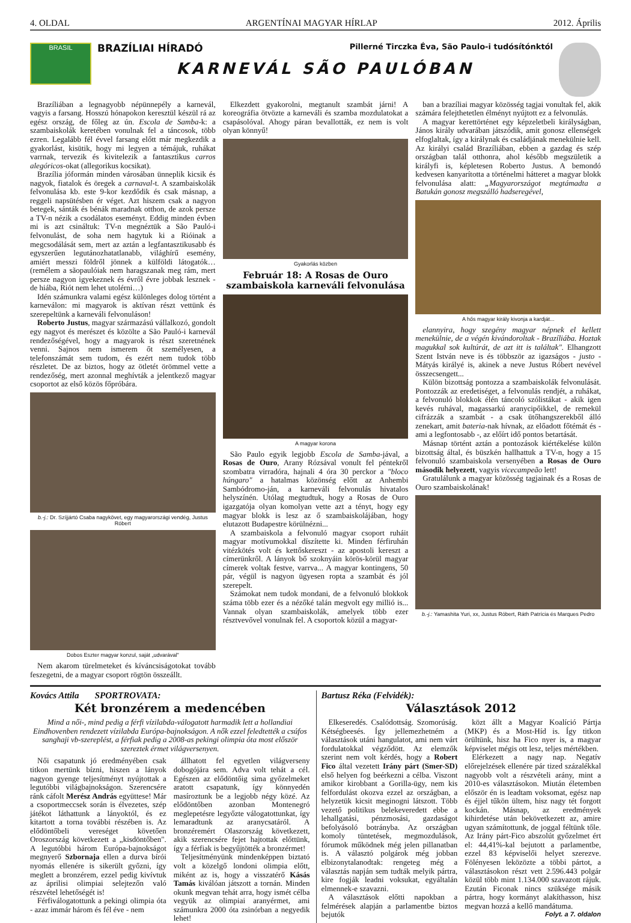4. OLDAL ARGENTÍNAI MAGYAR HÍRLAP 2012. Április
BRASIL
BRAZÍLIAI HÍRADÓ Pillerné Tirczka Éva, São Paulo-i tudósítónktól
KARNEVÁL SÃO PAULÓBAN
Brazíliában a legnagyobb népünnepély a karnevál, vagyis a farsang. Hosszú hónapokon keresztül készül rá az egész ország, de főleg az ún. Escola de Samba-k: a szambaiskolák keretében vonulnak fel a táncosok, több ezren. Legalább fél évvel farsang előtt már megkezdik a gyakorlást, kisütik, hogy mi legyen a témájuk, ruhákat varrnak, tervezik és kivitelezik a fantasztikus carros alegóricos-okat (allegorikus kocsikat).
Brazília jóformán minden városában ünneplik kicsik és nagyok, fiatalok és öregek a carnaval-t. A szambaiskolák felvonulása kb. este 9-kor kezdődik és csak másnap, a reggeli napsütésben ér véget. Azt hiszem csak a nagyon betegek, sánták és bénák maradnak otthon, de azok persze a TV-n nézik a csodálatos eseményt. Eddig minden évben mi is azt csináltuk: TV-n megnéztük a São Pauló-i felvonulást, de soha nem hagytuk ki a Rióinak a megcsodálását sem, mert az aztán a legfantasztikusabb és egyszerűen legutánozhatatlanabb, világhírű esemény, amiért messzi földről jönnek a külföldi látogatók… (remélem a sãopaulóiak nem haragszanak meg rám, mert persze nagyon igyekeznek és évről évre jobbak lesznek - de hiába, Riót nem lehet utolérni…)
Idén számunkra valami egész különleges dolog történt a karneválon: mi magyarok is aktívan részt vettünk és szerepeltünk a karneváli felvonuláson!
Roberto Justus, magyar származású vállalkozó, gondolt egy nagyot és merészet és közölte a São Pauló-i karnevál rendezőségével, hogy a magyarok is részt szeretnének venni. Sajnos nem ismerem őt személyesen, a telefonszámát sem tudom, és ezért nem tudok több részletet. De az biztos, hogy az ötletét örömmel vette a rendezőség, mert azonnal meghívták a jelentkező magyar csoportot az első közös főpróbára.
b.-j.: Dr. Szíjjártó Csaba nagykövet, egy magyarországi vendég, Justus Róbert
Dobos Eszter magyar konzul, saját „udvarával"
Nem akarom türelmeteket és kíváncsiságotokat tovább feszegetni, de a magyar csoport rögtön összeállt.
Elkezdett gyakorolni, megtanult szambát járni! A koreográfia ötvözte a karneváli és szamba mozdulatokat a csapásolóval. Ahogy páran bevallották, ez nem is volt olyan könnyű!
Gyakorlás közben
Február 18: A Rosas de Ouro szambaiskola karneváli felvonulása
A magyar korona
São Paulo egyik legjobb Escola de Samba-jával, a Rosas de Ouro, Arany Rózsával vonult fel péntekről szombatra virradóra, hajnali 4 óra 30 perckor a "bloco húngaro" a hatalmas közönség előtt az Anhembi Sambódromo-ján, a karneváli felvonulás hivatalos helyszínén. Utólag megtudtuk, hogy a Rosas de Ouro igazgatója olyan komolyan vette azt a tényt, hogy egy magyar blokk is lesz az ő szambaiskolájában, hogy elutazott Budapestre körülnézni...
A szambaiskola a felvonuló magyar csoport ruháit magyar motívumokkal díszítette ki. Minden férfiruhán vitézkötés volt és kettőskereszt - az apostoli kereszt a címerünkről. A lányok bő szoknyáin körös-körül magyar címerek voltak festve, varrva... A magyar kontingens, 50 pár, végül is nagyon ügyesen ropta a szambát és jól szerepelt.
Számokat nem tudok mondani, de a felvonuló blokkok száma több ezer és a nézőké talán megvolt egy millió is... Vannak olyan szambaiskolák, amelyek több ezer résztvevővel vonulnak fel. A csoportok közül a magyar-
ban a brazíliai magyar közösség tagjai vonultak fel, akik számára felejthetetlen élményt nyújtott ez a felvonulás.
A magyar kerettörténet egy képzeletbeli királyságban, János király udvarában játszódik, amit gonosz ellenségek elfoglaltak, így a királynak és családjának menekülnie kell. Az királyi család Brazíliában, ebben a gazdag és szép országban talál otthonra, ahol később megszületik a királyfi is, képletesen Roberto Justus. A bemondó kedvesen kanyarította a történelmi hátteret a magyar blokk felvonulása alatt: „Magyarországot megtámadta a Batukán gonosz megszálló hadseregével,
A hős magyar király kivonja a kardját...
elannyira, hogy szegény magyar népnek el kellett menekülnie, de a végén kivándoroltak - Brazíliába. Hoztak magukkal sok kultúrát, de azt itt is találtak". Elhangzott Szent István neve is és többször az igazságos - justo - Mátyás királyé is, akinek a neve Justus Róbert nevével összecsengett...
Külön bizottság pontozza a szambaiskolák felvonulását. Pontozzák az eredetiséget, a felvonulás rendjét, a ruhákat, a felvonuló blokkok élén táncoló szólistákat - akik igen kevés ruhával, magassarkú aranycipőikkel, de remekül cifrázzák a szambát - a csak ütőhangszerekből álló zenekart, amit bateria-nak hívnak, az előadott főtémát és - ami a legfontosabb -, az előírt idő pontos betartását.
Másnap történt aztán a pontozások kiértékelése külön bizottság által, és büszkén hallhattuk a TV-n, hogy a 15 felvonuló szambaiskola versenyében a Rosas de Ouro második helyezett, vagyis vicecampeão lett!
Gratulálunk a magyar közösség tagjainak és a Rosas de Ouro szambaiskolának!
b.-j.: Yamashita Yuri, xx, Justus Róbert, Ráth Patrícia és Marques Pedro
Kovács Attila SPORTROVATA:
Két bronzérem a medencében
Mind a női-, mind pedig a férfi vízilabda-válogatott harmadik lett a hollandiai Eindhovenben rendezett vízilabda Európa-bajnokságon. A nők ezzel feledtették a csúfos sanghaji vb-szereplést, a férfiak pedig a 2008-as pekingi olimpia óta most először szereztek érmet világversenyen.
Női csapatunk jó eredményében csak titkon mertünk bízni, hiszen a lányok nagyon gyenge teljesítményt nyújtottak a legutóbbi világbajnokságon. Szerencsére ránk cáfolt Merész András együttese! Már a csoportmeccsek során is élvezetes, szép játékot láthattunk a lányoktól, és ez kitartott a torna további részében is. Az elődöntőbeli vereséget követően Oroszország következett a „kisdöntőben". A legutóbbi három Európa-bajnokságot megnyerő Szbornaja ellen a durva bírói nyomás ellenére is sikerült győzni, így meglett a bronzérem, ezzel pedig kivívtuk az áprilisi olimpiai selejtezőn való részvétel lehetőségét is!
Férfiválogatottunk a pekingi olimpia óta - azaz immár három és fél éve - nem
állhatott fel egyetlen világverseny dobogójára sem. Adva volt tehát a cél. Egészen az elődöntőig sima győzelmeket aratott csapatunk, így könnyedén masíroztunk be a legjobb négy közé. Az elődöntőben azonban Montenegró meglepetésre legyőzte válogatottunkat, így lemaradtunk az aranycsatáról. A bronzéremért Olaszország következett, akik szerencsére fejet hajtottak előttünk, így a férfiak is begyűjtötték a bronzérmet!
Teljesítményünk mindenképpen biztató volt a közelgő londoni olimpia előtt, miként az is, hogy a visszatérő Kásás Tamás kiválóan játszott a tornán. Minden okunk megvan tehát arra, hogy ismét célba vegyük az olimpiai aranyérmet, ami számunkra 2000 óta zsinórban a negyedik lehet!
Bartusz Réka (Felvidék):
Választások 2012
Elkeseredés. Csalódottság. Szomorúság. Kétségbeesés. Így jellemezhetném a választások utáni hangulatot, ami nem várt fordulatokkal végződött. Az elemzők szerint nem volt kérdés, hogy a Robert Fico által vezetett Irány párt (Smer-SD) első helyen fog beérkezni a célba. Viszont amikor kirobbant a Gorilla-ügy, nem kis felfordulást okozva ezzel az országban, a helyzetük kicsit meginogni látszott. Több vezető politikus belekeveredett ebbe a lehallgatási, pénzmosási, gazdaságot befolyásoló botrányba. Az országban komoly tüntetések, megmozdulások, fórumok működnek még jelen pillanatban is. A választó polgárok még jobban elbizonytalanodtak: rengeteg még a választás napján sem tudták melyik pártra, kire fogják leadni voksukat, egyáltalán elmennek-e szavazni.
A választások előtti napokban a felmérések alapján a parlamentbe biztos bejutók
közt állt a Magyar Koalíció Pártja (MKP) és a Most-Híd is. Így titkon örültünk, hisz ha Fico nyer is, a magyar képviselet mégis ott lesz, teljes mértékben.
Elérkezett a nagy nap. Negatív előrejelzések ellenére pár tized százalékkal nagyobb volt a részvételi arány, mint a 2010-es választásokon. Miután életemben először én is leadtam voksomat, egész nap és éjjel tűkön ültem, hisz nagy tét forgott kockán. Másnap, az eredmények kihirdetése után bekövetkezett az, amire ugyan számítottunk, de joggal féltünk tőle. Az Irány párt-Fico abszolút győzelmet ért el: 44,41%-kal bejutott a parlamentbe, ezzel 83 képviselői helyet szerezve. Fölényesen leközözte a többi pártot, a választásokon részt vett 2.596.443 polgár közül több mint 1.134.000 szavazott rájuk. Ezután Ficonak nincs szüksége másik pártra, hogy kormányt alakíthasson, hisz megvan hozzá a kellő mandátuma.
Folyt. a 7. oldalon